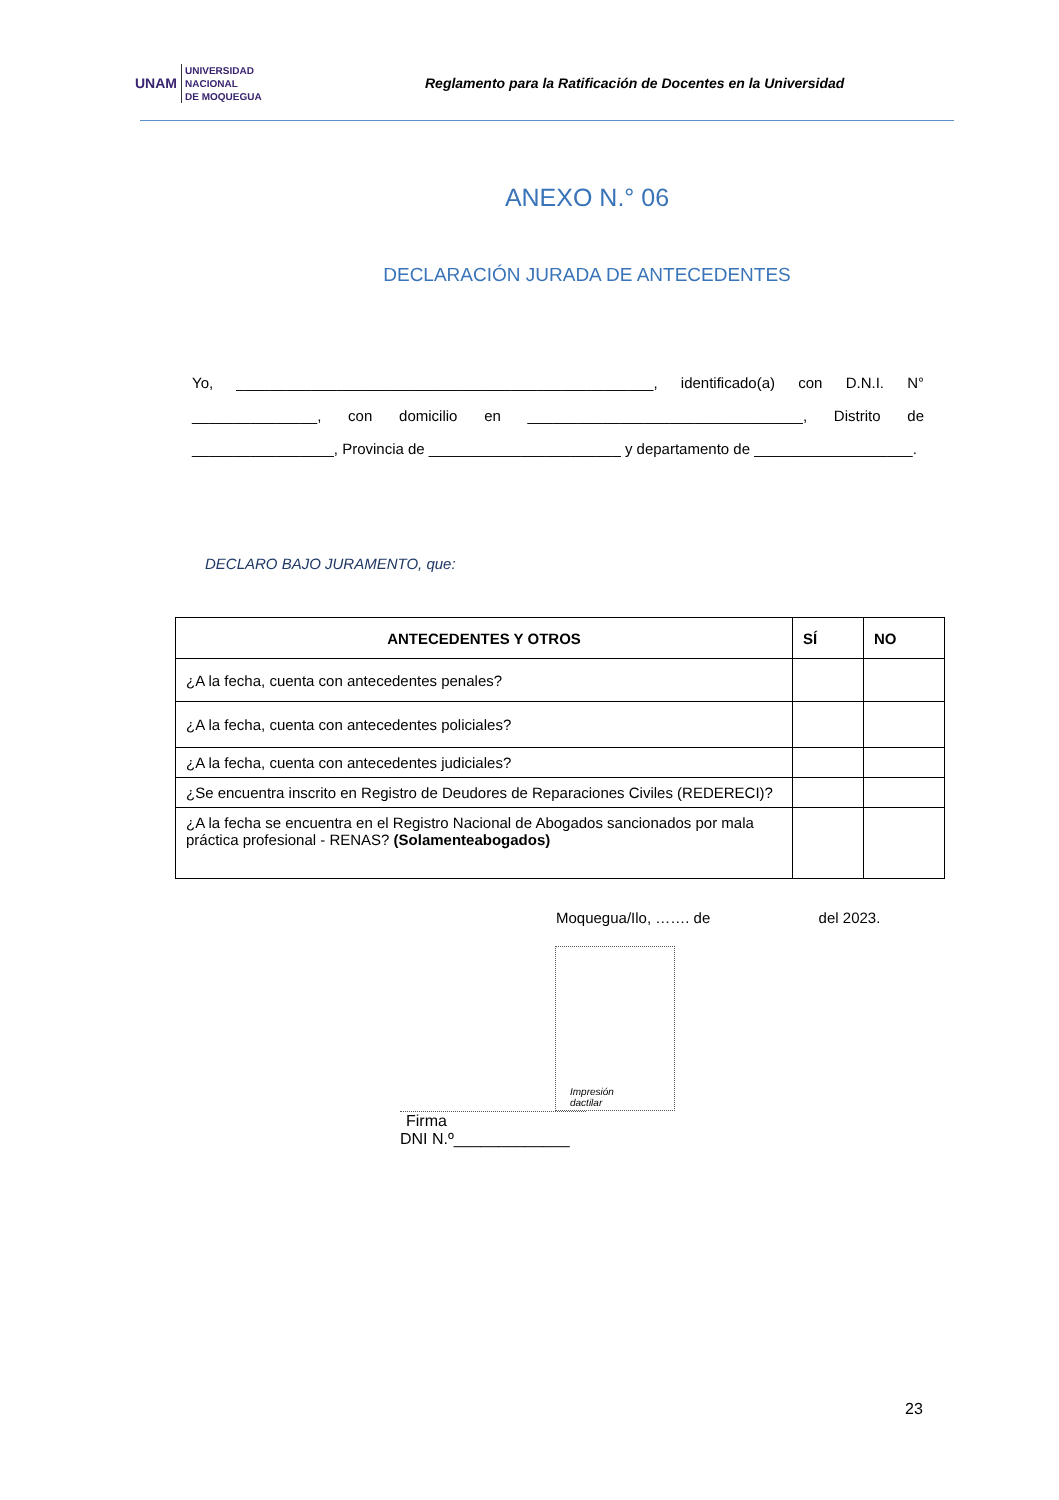UNAM UNIVERSIDAD
NACIONAL
DE MOQUEGUA
Reglamento para la Ratificación de Docentes en la Universidad
ANEXO N.° 06
DECLARACIÓN JURADA DE ANTECEDENTES
Yo, __________________________________________________, identificado(a) con D.N.I. N° _______________, con domicilio en _________________________________, Distrito de _________________, Provincia de _______________________ y departamento de ___________________.
DECLARO BAJO JURAMENTO, que:
| ANTECEDENTES Y OTROS | SÍ | NO |
| --- | --- | --- |
| ¿A la fecha, cuenta con antecedentes penales? | | |
| ¿A la fecha, cuenta con antecedentes policiales? | | |
| ¿A la fecha, cuenta con antecedentes judiciales? | | |
| ¿Se encuentra inscrito en Registro de Deudores de Reparaciones Civiles (REDERECI)? | | |
| ¿A la fecha se encuentra en el Registro Nacional de Abogados sancionados por mala práctica profesional - RENAS? (Solamenteabogados) | | |
Moquegua/Ilo, ……. de del 2023.
Impresión
dactilar
Firma
DNI N.º_____________
23